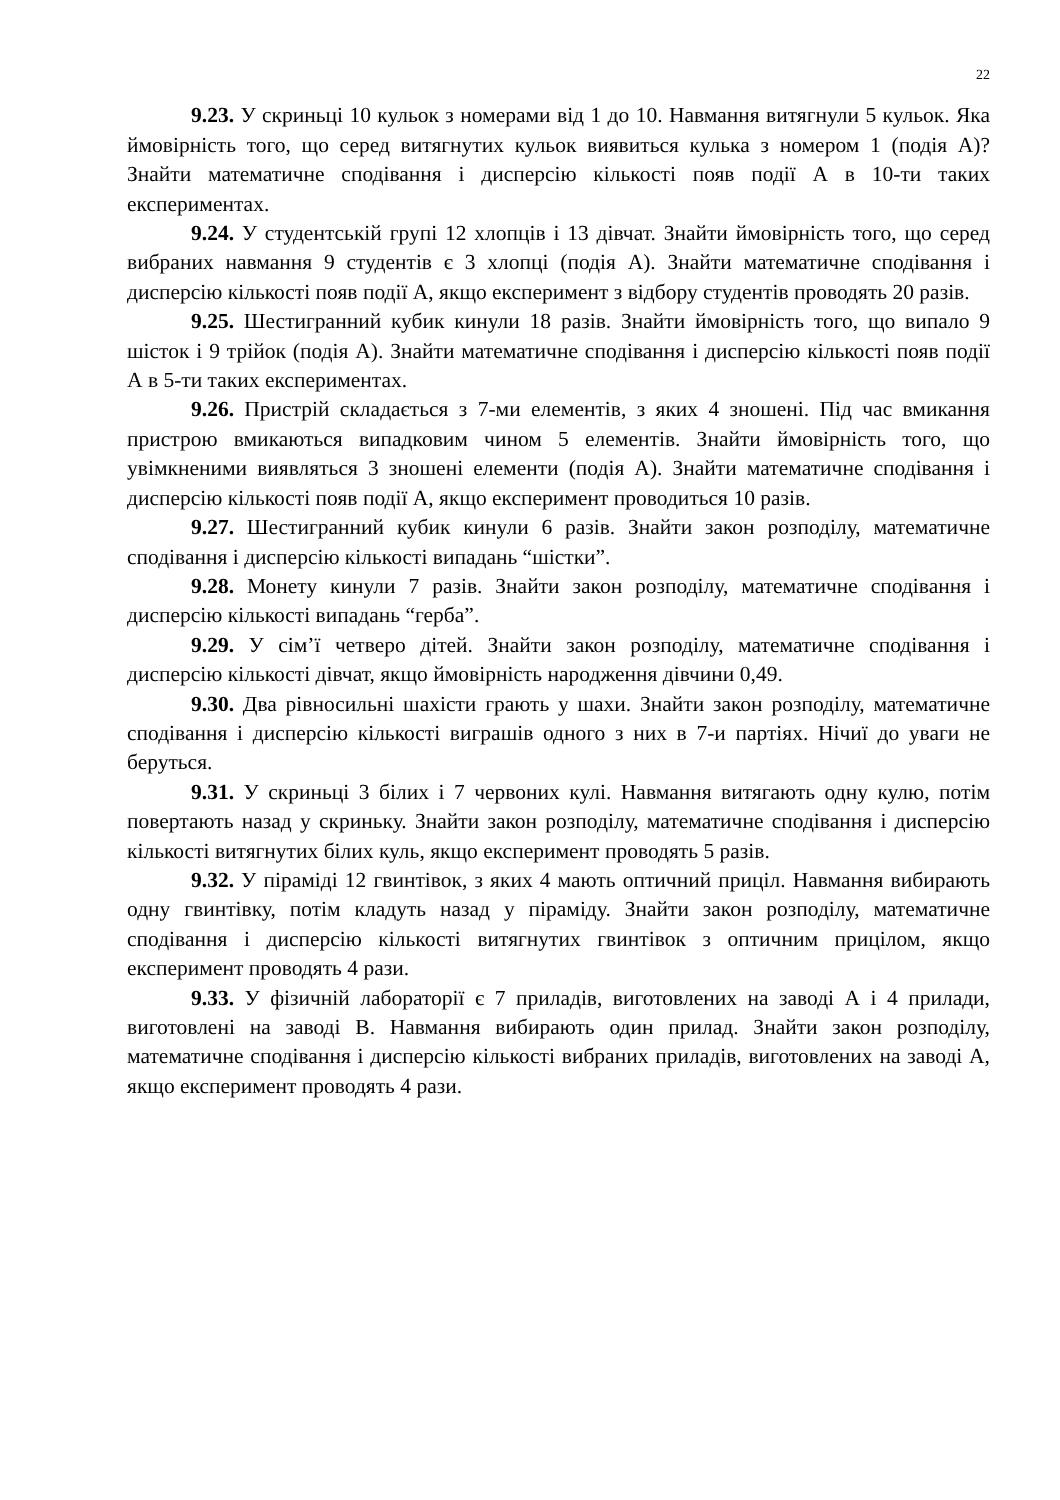22
9.23. У скриньці 10 кульок з номерами від 1 до 10. Навмання витягнули 5 кульок. Яка ймовірність того, що серед витягнутих кульок виявиться кулька з номером 1 (подія А)? Знайти математичне сподівання і дисперсію кількості появ події А в 10-ти таких експериментах.
9.24. У студентській групі 12 хлопців і 13 дівчат. Знайти ймовірність того, що серед вибраних навмання 9 студентів є 3 хлопці (подія А). Знайти математичне сподівання і дисперсію кількості появ події А, якщо експеримент з відбору студентів проводять 20 разів.
9.25. Шестигранний кубик кинули 18 разів. Знайти ймовірність того, що випало 9 шісток і 9 трійок (подія А). Знайти математичне сподівання і дисперсію кількості появ події А в 5-ти таких експериментах.
9.26. Пристрій складається з 7-ми елементів, з яких 4 зношені. Під час вмикання пристрою вмикаються випадковим чином 5 елементів. Знайти ймовірність того, що увімкненими виявляться 3 зношені елементи (подія А). Знайти математичне сподівання і дисперсію кількості появ події А, якщо експеримент проводиться 10 разів.
9.27. Шестигранний кубик кинули 6 разів. Знайти закон розподілу, математичне сподівання і дисперсію кількості випадань “шістки”.
9.28. Монету кинули 7 разів. Знайти закон розподілу, математичне сподівання і дисперсію кількості випадань “герба”.
9.29. У сім’ї четверо дітей. Знайти закон розподілу, математичне сподівання і дисперсію кількості дівчат, якщо ймовірність народження дівчини 0,49.
9.30. Два рівносильні шахісти грають у шахи. Знайти закон розподілу, математичне сподівання і дисперсію кількості виграшів одного з них в 7-и партіях. Нічиї до уваги не беруться.
9.31. У скриньці 3 білих і 7 червоних кулі. Навмання витягають одну кулю, потім повертають назад у скриньку. Знайти закон розподілу, математичне сподівання і дисперсію кількості витягнутих білих куль, якщо експеримент проводять 5 разів.
9.32. У піраміді 12 гвинтівок, з яких 4 мають оптичний приціл. Навмання вибирають одну гвинтівку, потім кладуть назад у піраміду. Знайти закон розподілу, математичне сподівання і дисперсію кількості витягнутих гвинтівок з оптичним прицілом, якщо експеримент проводять 4 рази.
9.33. У фізичній лабораторії є 7 приладів, виготовлених на заводі А і 4 прилади, виготовлені на заводі В. Навмання вибирають один прилад. Знайти закон розподілу, математичне сподівання і дисперсію кількості вибраних приладів, виготовлених на заводі А, якщо експеримент проводять 4 рази.